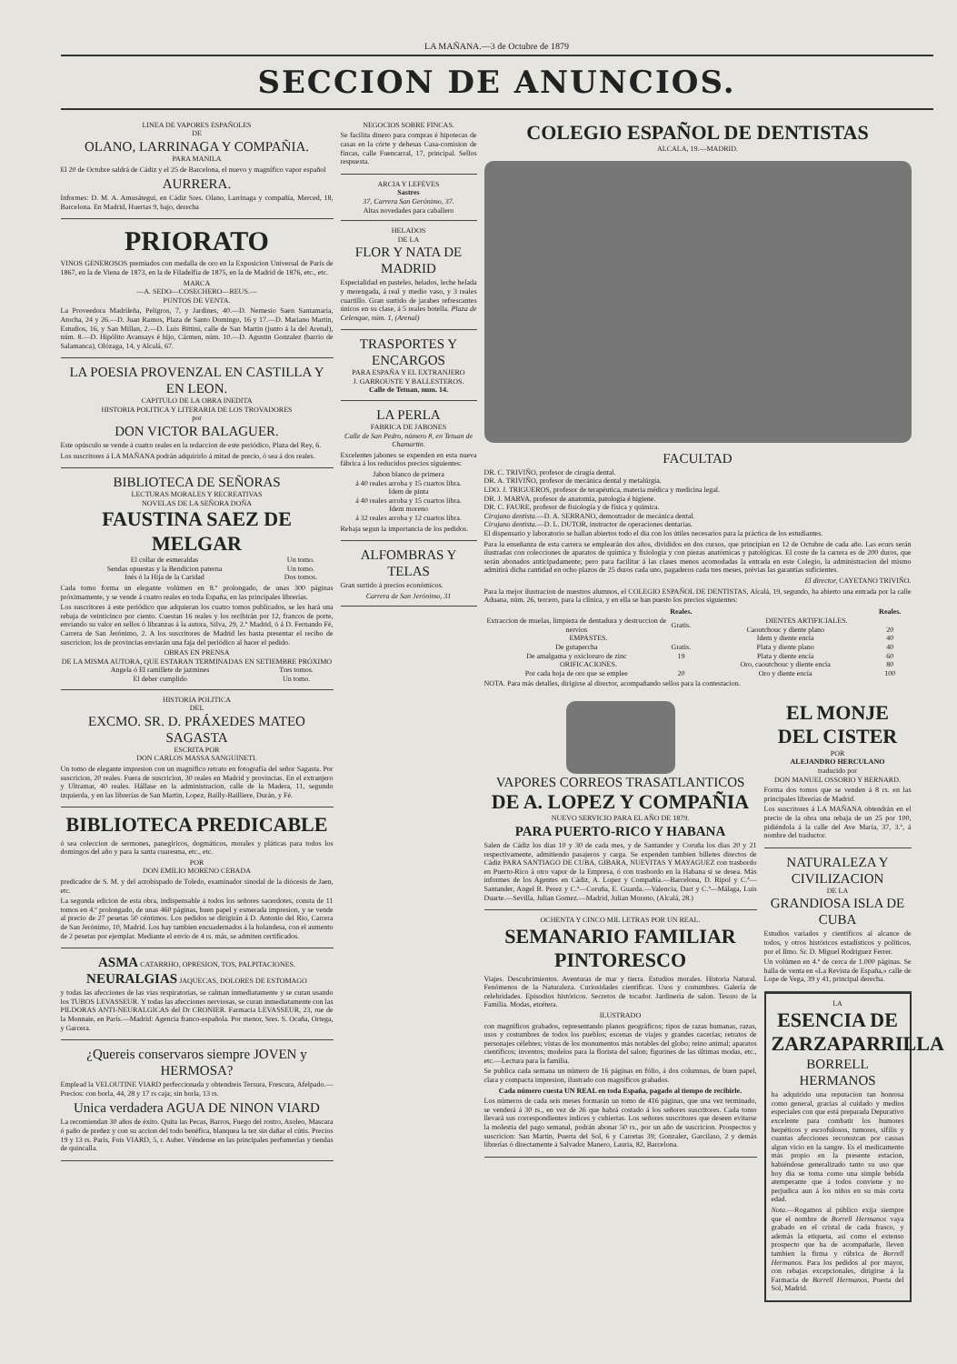LA MAÑANA.—3 de Octubre de 1879
SECCION DE ANUNCIOS.
LINEA DE VAPORES ESPAÑOLES
DE
OLANO, LARRINAGA Y COMPAÑIA.
PARA MANILA
El 20 de Octubre saldrá de Cádiz y el 25 de Barcelona, el nuevo y magnífico vapor español
AURRERA.
Informes: D. M. A. Amusátegui, en Cádiz Sres. Olano, Larrinaga y compañía, Merced, 18, Barcelona. En Madrid, Huertas 9, bajo, derecha
PRIORATO
VINOS GENEROSOS premiados con medalla de oro en la Exposicion Universal de París de 1867, en la de Viena de 1873, en la de Filadelfia de 1875, en la de Madrid de 1876, etc., etc.
MARCA
—A. SEDO—COSECHERO—REUS.—
PUNTOS DE VENTA.
La Proveedora Madrileña, Peligros, 7, y Jardines, 40.—D. Nemesio Saen Santamaría, Atocha, 24 y 26.—D. Juan Ramos, Plaza de Santo Domingo, 16 y 17.—D. Mariano Martin, Estudios, 16, y San Millan, 2.—D. Luis Bittini, calle de San Martin (junto á la del Arenal), núm. 8.—D. Hipólito Avansays é hijo, Cármen, núm. 10.—D. Agustin Gonzalez (barrio de Salamanca), Olózaga, 14, y Alcalá, 67.
LA POESIA PROVENZAL EN CASTILLA Y EN LEON.
CAPITULO DE LA OBRA INEDITA
HISTORIA POLITICA Y LITERARIA DE LOS TROVADORES
por
DON VICTOR BALAGUER.
Este opúsculo se vende á cuatro reales en la redaccion de este periódico, Plaza del Rey, 6.
Los suscritores á LA MAÑANA podrán adquirirlo á mitad de precio, ó sea á dos reales.
BIBLIOTECA DE SEÑORAS
LECTURAS MORALES Y RECREATIVAS
NOVELAS DE LA SEÑORA DOÑA
FAUSTINA SAEZ DE MELGAR
| El collar de esmeraldas | Un tomo. |
| Sendas opuestas y la Bendicion paterna | Un tomo. |
| Inés ó la Hija de la Caridad | Dos tomos. |
Cada tomo forma un elegante volúmen en 8.º prolongado, de unas 300 páginas próximamente, y se vende á cuatro reales en toda España, en las principales librerías.
Los suscritores á este periódico que adquieran los cuatro tomos publicados, se les hará una rebaja de veinticinco por ciento. Cuestan 16 reales y los recibirán por 12, francos de porte, enviando su valor en sellos ó libranzas á la autora, Silva, 29, 2.º Madrid, ó á D. Fernando Fé, Carrera de San Jerónimo, 2. A los suscritores de Madrid les basta presentar el recibo de suscricion; los de provincias enviarán una faja del periódico al hacer el pedido.
OBRAS EN PRENSA
DE LA MISMA AUTORA, QUE ESTARAN TERMINADAS EN SETIEMBRE PRÓXIMO
| Angela ó El ramillete de jazmines | Tres tomos. |
| El deber cumplido | Un tomo. |
HISTORIA POLITICA
DEL
EXCMO. SR. D. PRÁXEDES MATEO SAGASTA
ESCRITA POR
DON CARLOS MASSA SANGUINETI.
Un tomo de elegante impresion con un magnífico retrato en fotografía del señor Sagasta. Por suscricion, 20 reales. Fuera de suscricion, 30 reales en Madrid y provincias. En el extranjero y Ultramar, 40 reales. Hállase en la administracion, calle de la Madera, 11, segundo izquierda, y en las librerías de San Martin, Lopez, Bailly-Bailliere, Durán, y Fé.
BIBLIOTECA PREDICABLE
ó sea coleccion de sermones, panegíricos, dogmáticos, morales y pláticas para todos los domingos del año y para la santa cuaresma, etc., etc.
POR
DON EMILIO MORENO CEBADA
predicador de S. M. y del arzobispado de Toledo, examinador sinodal de la diócesis de Jaen, etc.
La segunda edicion de esta obra, indispensable á todos los señores sacerdotes, consta de 11 tomos en 4.º prolongado, de unas 460 páginas, buen papel y esmerada impresion, y se vende al precio de 27 pesetas 50 céntimos. Los pedidos se dirigirán á D. Antonio del Rio, Carrera de San Jerónimo, 10, Madrid. Los hay tambien encuadernados á la holandesa, con el aumento de 2 pesetas por ejemplar. Mediante el envio de 4 rs. más, se admiten certificados.
ASMA CATARRHO, OPRESION, TOS, PALPITACIONES. NEURALGIAS JAQUECAS, DOLORES DE ESTOMAGO
y todas las afecciones de las vias respiratorias, se calman inmediatamente y se curan usando los TUBOS LEVASSEUR. Y todas las afecciones nerviosas, se curan inmediatamente con las PILDORAS ANTI-NEURALGICAS del Dr CRONIER. Farmacia LEVASSEUR, 23, rue de la Monnaie, en París.—Madrid: Agencia franco-española. Por menor, Sres. S. Ocaña, Ortega, y Garcera.
¿Quereis conservaros siempre JOVEN y HERMOSA?
Emplead la VELOUTINE VIARD perfeccionada y obtendreis Tersura, Frescura, Afelpado.—Precios: con borla, 44, 28 y 17 rs caja; sin borla, 13 rs.
Unica verdadera AGUA DE NINON VIARD
La recomiendan 30 años de éxito. Quita las Pecas, Barros, Fuego del rostro, Asoleo, Mascara ó paño de preñez y con su accion del todo benéfica, blanquea la tez sin dañar el cútis. Precios 19 y 13 rs. París, Fois VIARD, 5, r. Auber. Véndense en las principales perfumerías y tiendas de quincalla.
NEGOCIOS SOBRE FINCAS.
Se facilita dinero para compras é hipotecas de casas en la córte y dehesas Casa-comision de fincas, calle Fuencarral, 17, principal. Sellos respuesta.
ARCIA Y LEFÈVES
Sastres
37, Carrera San Gerónimo, 37.
Altas novedades para caballero
HELADOS
DE LA
FLOR Y NATA DE MADRID
Especialidad en pasteles, helados, leche helada y merengada, á real y medio vaso, y 3 reales cuartillo. Gran surtido de jarabes refrescantes únicos en su clase, á 5 reales botella. Plaza de Celenque, núm. 1, (Arenal)
TRASPORTES Y ENCARGOS
PARA ESPAÑA Y EL EXTRANJERO
J. GARROUSTE Y BALLESTEROS.
Calle de Tetuan, num. 14.
LA PERLA
FABRICA DE JABONES
Calle de San Pedro, número 8, en Tetuan de Chamartin.
Excelentes jabones se expenden en esta nueva fábrica á los reducidos precios siguientes:
Jabon blanco de primera
á 40 reales arroba y 15 cuartos libra.
Idem de pinta
á 40 reales arroba y 15 cuartos libra.
Idem moreno
á 32 reales arroba y 12 cuartos libra.
Rebaja segun la importancia de los pedidos.
ALFOMBRAS Y TELAS
Gran surtido á precios económicos.
Carrera de San Jerónimo, 31
COLEGIO ESPAÑOL DE DENTISTAS
ALCALA, 19.—MADRID.
FACULTAD
DR. C. TRIVIÑO, profesor de cirugía dental.
DR. A. TRIVIÑO, profesor de mecánica dental y metalúrgia.
LDO. J. TRIGUEROS, profesor de terapéutica, materia médica y medicina legal.
DR. J. MARVA, profesor de anatomía, patología é higiene.
DR. C. FAURE, profesor de fisiología y de física y química.
Cirujano dentista.—D. A. SERRANO, demostrador de mecánica dental.
Cirujano dentista.—D. L. DUTOR, instructor de operaciones dentarias.
El dispensario y laboratorio se hallan abiertos todo el dia con los útiles necesarios para la práctica de los estudiantes.
Para la enseñanza de esta carrera se emplearán dos años, divididos en dos cursos, que principian en 12 de Octubre de cada año. Las ecurs serán ilustradas con colecciones de aparatos de química y fisiología y con piezas anatómicas y patológicas. El coste de la carrera es de 200 duros, que serán abonados anticipadamente; pero para facilitar á las clases menos acomodadas la entrada en este Colegio, la administracion del mismo admitirá dicha cantidad en ocho plazos de 25 duros cada uno, pagaderos cada tres meses, prévias las garantías suficientes.
El director, CAYETANO TRIVIÑO.
Para la mejor ilustracion de nuestros alumnos, el COLEGIO ESPAÑOL DE DENTISTAS, Alcalá, 19, segundo, ha abierto una entrada por la calle Aduana, núm. 26, tercero, para la clínica, y en ella se han puesto los precios siguientes:
| | Reales. |
| --- | --- |
| Extraccion de muelas, limpieza de dentadura y destruccion de nervios | Gratis. |
| EMPASTES. | |
| De gutapercha | Gratis. |
| De amalgama y oxicloruro de zinc | 19 |
| ORIFICACIONES. | |
| Por cada hoja de oro que se emplee | 20 |
| | Reales. |
| --- | --- |
| DIENTES ARTIFICIALES. | |
| Caoutchouc y diente plano | 20 |
| Idem y diente encía | 40 |
| Plata y diente plano | 40 |
| Plata y diente encía | 60 |
| Oro, caoutchouc y diente encía | 80 |
| Oro y diente encía | 100 |
NOTA. Para más detalles, dirigirse al director, acompañando sellos para la contestacion.
VAPORES CORREOS TRASATLANTICOS
DE A. LOPEZ Y COMPAÑIA
NUEVO SERVICIO PARA EL AÑO DE 1879.
PARA PUERTO-RICO Y HABANA
Salen de Cádiz los dias 10 y 30 de cada mes, y de Santander y Coruña los dias 20 y 21 respectivamente, admitiendo pasajeros y carga. Se expenden tambien billetes directos de Cádiz PARA SANTIAGO DE CUBA, GIBARA, NUEVITAS Y MAYAGUEZ con trasbordo en Puerto-Rico á otro vapor de la Empresa, ó con trasbordo en la Habana si se desea. Más informes de los Agentes en Cádiz, A. Lopez y Compañía.—Barcelona, D. Ripol y C.ª—Santander, Angel B. Perez y C.ª—Coruña, E. Guarda.—Valencia, Dart y C.ª—Málaga, Luis Duarte.—Sevilla, Julian Gomez.—Madrid, Julian Moreno, (Alcalá, 28.)
OCHENTA Y CINCO MIL LETRAS POR UN REAL.
SEMANARIO FAMILIAR PINTORESCO
Viajes. Descubrimientos. Aventuras de mar y tierra. Estudios morales. Historia Natural. Fenómenos de la Naturaleza. Curiosidades científicas. Usos y costumbres. Galería de celebridades. Episodios históricos. Secretos de tocador. Jardinería de salon. Tesoro de la Familia. Modas, etcétera.
ILUSTRADO
con magníficos grabados, representando planos geográficos; tipos de razas humanas, razas, usos y costumbres de todos los pueblos; escenas de viajes y grandes cacerías; retratos de personajes célebres; vistas de los monumentos más notables del globo; reino animal; aparatos científicos; inventos; modelos para la florista del salon; figurines de las últimas modas, etc., etc.—Lectura para la familia.
Se publica cada semana un número de 16 páginas en fólio, á dos columnas, de buen papel, clara y compacta impresion, ilustrado con magníficos grabados.
Cada número cuesta UN REAL en toda España, pagado al tiempo de recibirle.
Los números de cada seis meses formarán un tomo de 416 páginas, que una vez terminado, se venderá á 30 rs., en vez de 26 que habrá costado á los señores suscritores. Cada tomo llevará sus correspondientes índices y cubiertas. Los señores suscritores que deseen evitarse la molestia del pago semanal, podrán abonar 50 rs., por un año de suscricion. Prospectos y suscricion: San Martin, Puerta del Sol, 6 y Carretas 39; Gonzalez, Garcilaso, 2 y demás librerías ó directamente á Salvador Manero, Lauria, 82, Barcelona.
EL MONJE DEL CISTER
POR
ALEJANDRO HERCULANO
traducido por
DON MANUEL OSSORIO Y BERNARD.
Forma dos tomos que se venden á 8 rs. en las principales librerías de Madrid.
Los suscritores á LA MAÑANA obtendrán en el precio de la obra una rebaja de un 25 por 100, pidiéndola á la calle del Ave María, 37, 3.º, á nombre del traductor.
NATURALEZA Y CIVILIZACION
DE LA
GRANDIOSA ISLA DE CUBA
Estudios variados y científicos al alcance de todos, y otros históricos estadísticos y políticos, por el Ilmo. Sr. D. Miguel Rodriguez Ferrer.
Un volúmen en 4.º de cerca de 1.000 páginas. Se halla de venta en «La Revista de España,» calle de Lope de Vega, 39 y 41, principal derecha.
LA
ESENCIA DE ZARZAPARRILLA
BORRELL HERMANOS
ha adquirido una reputacion tan honrosa como general, gracias al cuidado y medios especiales con que está preparada Depurativo excelente para combatir los humores herpéticos y escrofulosos, tumores, sífilis y cuantas afecciones reconozcan por causas algun vicio en la sangre. Es el medicamento más propio en la presente estacion, habiéndose generalizado tanto su uso que hoy dia se toma como una simple bebida atemperante que á todos conviene y no perjudica aun á los niños en su más corta edad.
Nota.—Rogamos al público exija siempre que el nombre de Borrell Hermanos vaya grabado en el cristal de cada frasco, y además la etiqueta, así como el extenso prospecto que ha de acompañarle, lleven tambien la firma y rúbrica de Borrell Hermanos. Para los pedidos al por mayor, con rebajas excepcionales, dirigirse á la Farmacia de Borrell Hermanos, Puerta del Sol, Madrid.